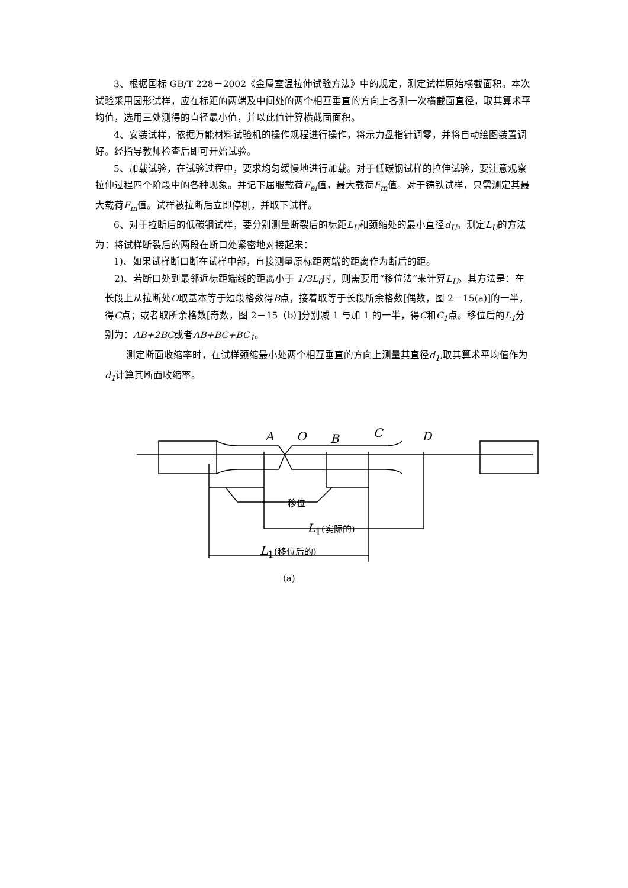3、根据国标 GB/T 228－2002《金属室温拉伸试验方法》中的规定，测定试样原始横截面积。本次试验采用圆形试样，应在标距的两端及中间处的两个相互垂直的方向上各测一次横截面直径，取其算术平均值，选用三处测得的直径最小值，并以此值计算横截面面积。
4、安装试样，依据万能材料试验机的操作规程进行操作，将示力盘指针调零，并将自动绘图装置调好。经指导教师检查后即可开始试验。
5、加载试验，在试验过程中，要求均匀缓慢地进行加载。对于低碳钢试样的拉伸试验，要注意观察拉伸过程四个阶段中的各种现象。并记下屈服载荷F<sub>el</sub>值，最大载荷F<sub>m</sub>值。对于铸铁试样，只需测定其最大载荷F<sub>m</sub>值。试样被拉断后立即停机，并取下试样。
6、对于拉断后的低碳钢试样，要分别测量断裂后的标距L<sub>U</sub>和颈缩处的最小直径d<sub>U</sub>。测定L<sub>U</sub>的方法为：将试样断裂后的两段在断口处紧密地对接起来：
1)、如果试样断口断在试样中部，直接测量原标距两端的距离作为断后的距。
2)、若断口处到最邻近标距端线的距离小于 1/3L<sub>0</sub>时，则需要用“移位法”来计算L<sub>U</sub>。其方法是：在长段上从拉断处O取基本等于短段格数得B点，接着取等于长段所余格数[偶数，图 2－15(a)]的一半，得C点；或者取所余格数[奇数，图 2－15（b）]分别减 1 与加 1 的一半，得C和C<sub>1</sub>点。移位后的L<sub>1</sub>分别为：AB+2BC或者AB+BC+BC<sub>1</sub>。
测定断面收缩率时，在试样颈缩最小处两个相互垂直的方向上测量其直径d<sub>1</sub>,取其算术平均值作为d<sub>1</sub>计算其断面收缩率。
A O B C D
移位
L<sub>1</sub>(实际的)
L<sub>1</sub>(移位后的)
(a)